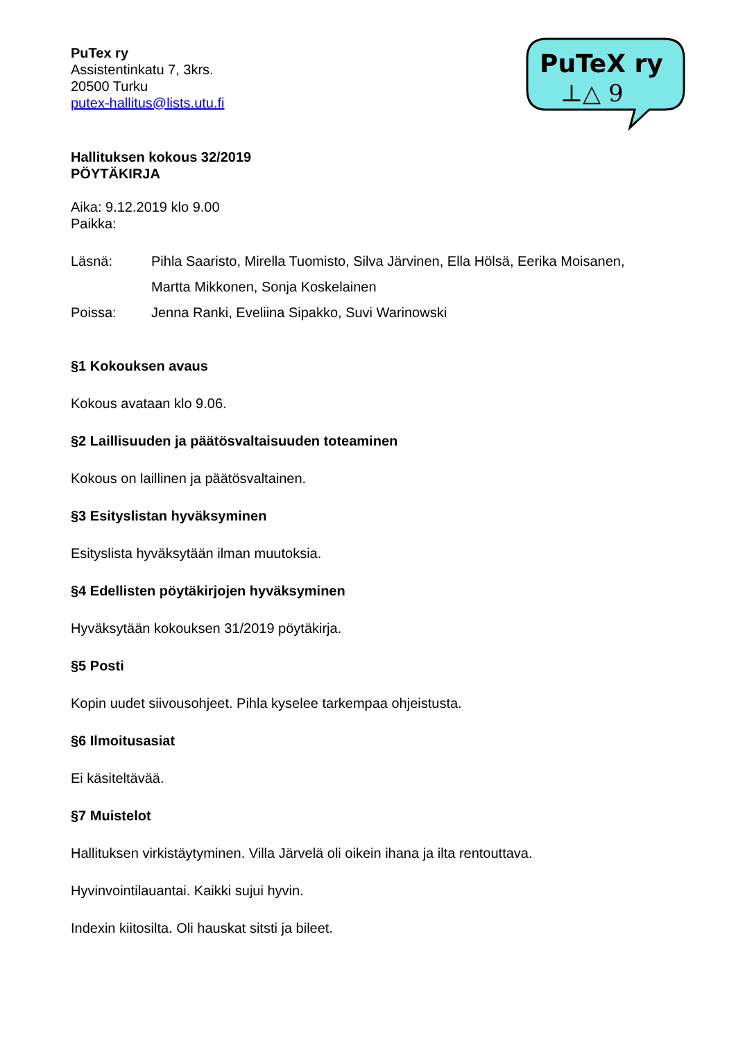PuTeX ry
⊥△ 9
PuTex ry
Assistentinkatu 7, 3krs.
20500 Turku
putex-hallitus@lists.utu.fi
Hallituksen kokous 32/2019
PÖYTÄKIRJA
Aika: 9.12.2019 klo 9.00
Paikka:
| Läsnä: | Pihla Saaristo, Mirella Tuomisto, Silva Järvinen, Ella Hölsä, Eerika Moisanen, Martta Mikkonen, Sonja Koskelainen |
| Poissa: | Jenna Ranki, Eveliina Sipakko, Suvi Warinowski |
§1 Kokouksen avaus
Kokous avataan klo 9.06.
§2 Laillisuuden ja päätösvaltaisuuden toteaminen
Kokous on laillinen ja päätösvaltainen.
§3 Esityslistan hyväksyminen
Esityslista hyväksytään ilman muutoksia.
§4 Edellisten pöytäkirjojen hyväksyminen
Hyväksytään kokouksen 31/2019 pöytäkirja.
§5 Posti
Kopin uudet siivousohjeet. Pihla kyselee tarkempaa ohjeistusta.
§6 Ilmoitusasiat
Ei käsiteltävää.
§7 Muistelot
Hallituksen virkistäytyminen. Villa Järvelä oli oikein ihana ja ilta rentouttava.
Hyvinvointilauantai. Kaikki sujui hyvin.
Indexin kiitosilta. Oli hauskat sitsti ja bileet.